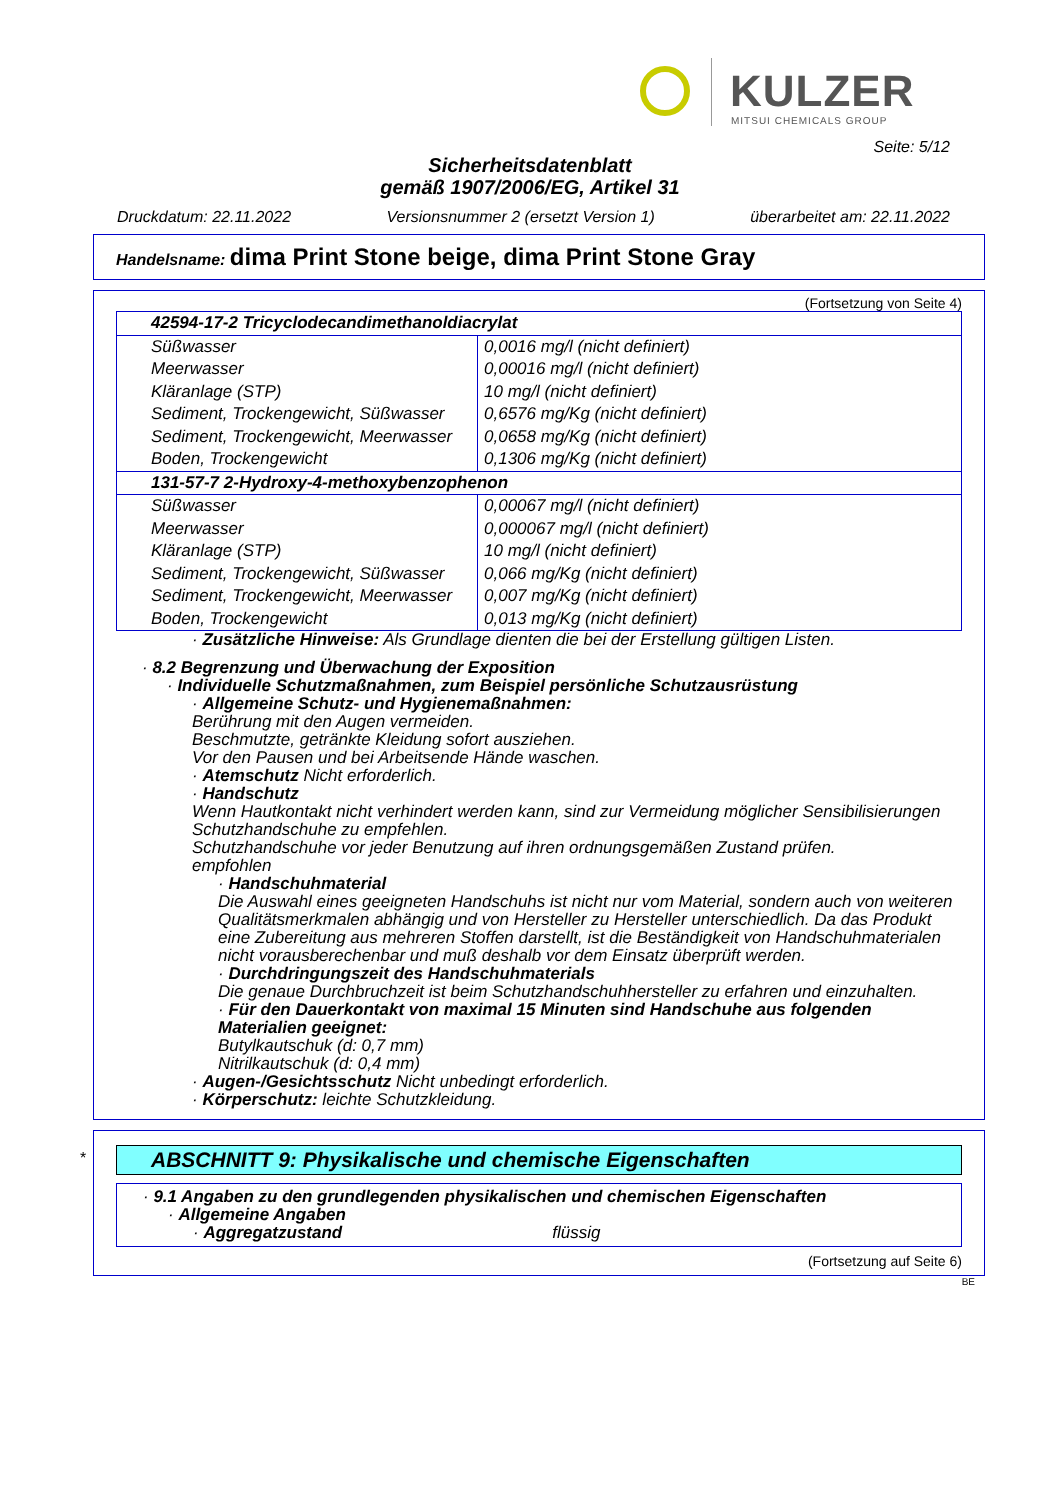KULZER
MITSUI CHEMICALS GROUP
Seite: 5/12
Sicherheitsdatenblatt
gemäß 1907/2006/EG, Artikel 31
Druckdatum: 22.11.2022 Versionsnummer 2 (ersetzt Version 1) überarbeitet am: 22.11.2022
Handelsname: dima Print Stone beige, dima Print Stone Gray
(Fortsetzung von Seite 4)
| 42594-17-2 Tricyclodecandimethanoldiacrylat | |
| Süßwasser | 0,0016 mg/l (nicht definiert) |
| Meerwasser | 0,00016 mg/l (nicht definiert) |
| Kläranlage (STP) | 10 mg/l (nicht definiert) |
| Sediment, Trockengewicht, Süßwasser | 0,6576 mg/Kg (nicht definiert) |
| Sediment, Trockengewicht, Meerwasser | 0,0658 mg/Kg (nicht definiert) |
| Boden, Trockengewicht | 0,1306 mg/Kg (nicht definiert) |
| 131-57-7 2-Hydroxy-4-methoxybenzophenon | |
| Süßwasser | 0,00067 mg/l (nicht definiert) |
| Meerwasser | 0,000067 mg/l (nicht definiert) |
| Kläranlage (STP) | 10 mg/l (nicht definiert) |
| Sediment, Trockengewicht, Süßwasser | 0,066 mg/Kg (nicht definiert) |
| Sediment, Trockengewicht, Meerwasser | 0,007 mg/Kg (nicht definiert) |
| Boden, Trockengewicht | 0,013 mg/Kg (nicht definiert) |
· Zusätzliche Hinweise: Als Grundlage dienten die bei der Erstellung gültigen Listen.
· 8.2 Begrenzung und Überwachung der Exposition
· Individuelle Schutzmaßnahmen, zum Beispiel persönliche Schutzausrüstung
· Allgemeine Schutz- und Hygienemaßnahmen:
Berührung mit den Augen vermeiden.
Beschmutzte, getränkte Kleidung sofort ausziehen.
Vor den Pausen und bei Arbeitsende Hände waschen.
· Atemschutz Nicht erforderlich.
· Handschutz
Wenn Hautkontakt nicht verhindert werden kann, sind zur Vermeidung möglicher Sensibilisierungen Schutzhandschuhe zu empfehlen.
Schutzhandschuhe vor jeder Benutzung auf ihren ordnungsgemäßen Zustand prüfen.
empfohlen
· Handschuhmaterial
Die Auswahl eines geeigneten Handschuhs ist nicht nur vom Material, sondern auch von weiteren Qualitätsmerkmalen abhängig und von Hersteller zu Hersteller unterschiedlich. Da das Produkt eine Zubereitung aus mehreren Stoffen darstellt, ist die Beständigkeit von Handschuhmaterialen nicht vorausberechenbar und muß deshalb vor dem Einsatz überprüft werden.
· Durchdringungszeit des Handschuhmaterials
Die genaue Durchbruchzeit ist beim Schutzhandschuhhersteller zu erfahren und einzuhalten.
· Für den Dauerkontakt von maximal 15 Minuten sind Handschuhe aus folgenden Materialien geeignet:
Butylkautschuk (d: 0,7 mm)
Nitrilkautschuk (d: 0,4 mm)
· Augen-/Gesichtsschutz Nicht unbedingt erforderlich.
· Körperschutz: leichte Schutzkleidung.
*
ABSCHNITT 9: Physikalische und chemische Eigenschaften
· 9.1 Angaben zu den grundlegenden physikalischen und chemischen Eigenschaften
· Allgemeine Angaben
· Aggregatzustand flüssig
(Fortsetzung auf Seite 6)
BE